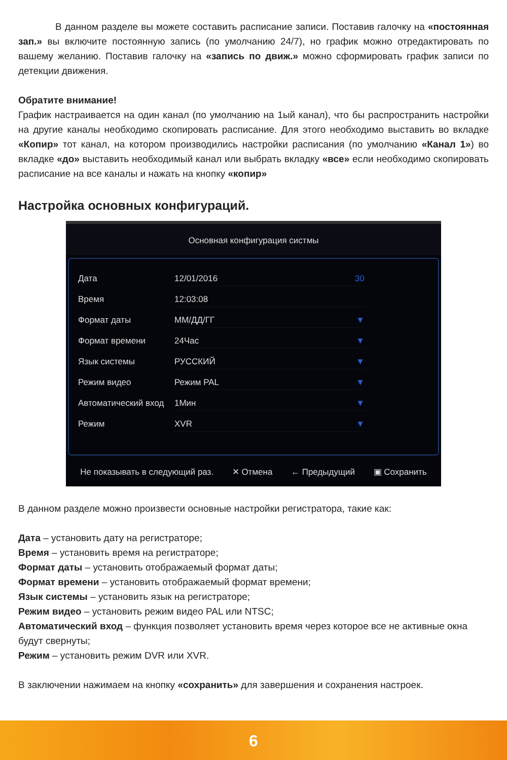В данном разделе вы можете составить расписание записи. Поставив галочку на «постоянная зап.» вы включите постоянную запись (по умолчанию 24/7), но график можно отредактировать по вашему желанию. Поставив галочку на «запись по движ.» можно сформировать график записи по детекции движения.
Обратите внимание!
График настраивается на один канал (по умолчанию на 1ый канал), что бы распространить настройки на другие каналы необходимо скопировать расписание. Для этого необходимо выставить во вкладке «Копир» тот канал, на котором производились настройки расписания (по умолчанию «Канал 1») во вкладке «до» выставить необходимый канал или выбрать вкладку «все» если необходимо скопировать расписание на все каналы и нажать на кнопку «копир»
Настройка основных конфигураций.
Основная конфигурация систмы
Дата 12/01/2016 30
Время 12:03:08
Формат даты ММ/ДД/ГГ ▼
Формат времени 24Час ▼
Язык системы РУССКИЙ ▼
Режим видео Режим PAL ▼
Автоматический вход 1Мин ▼
Режим XVR ▼
Не показывать в следующий раз. ✕ Отмена ← Предыдущий ▣ Сохранить
В данном разделе можно произвести основные настройки регистратора, такие как:
Дата – установить дату на регистраторе;
Время – установить время на регистраторе;
Формат даты – установить отображаемый формат даты;
Формат времени – установить отображаемый формат времени;
Язык системы – установить язык на регистраторе;
Режим видео – установить режим видео PAL или NTSC;
Автоматический вход – функция позволяет установить время через которое все не активные окна будут свернуты;
Режим – установить режим DVR или XVR.
В заключении нажимаем на кнопку «сохранить» для завершения и сохранения настроек.
6